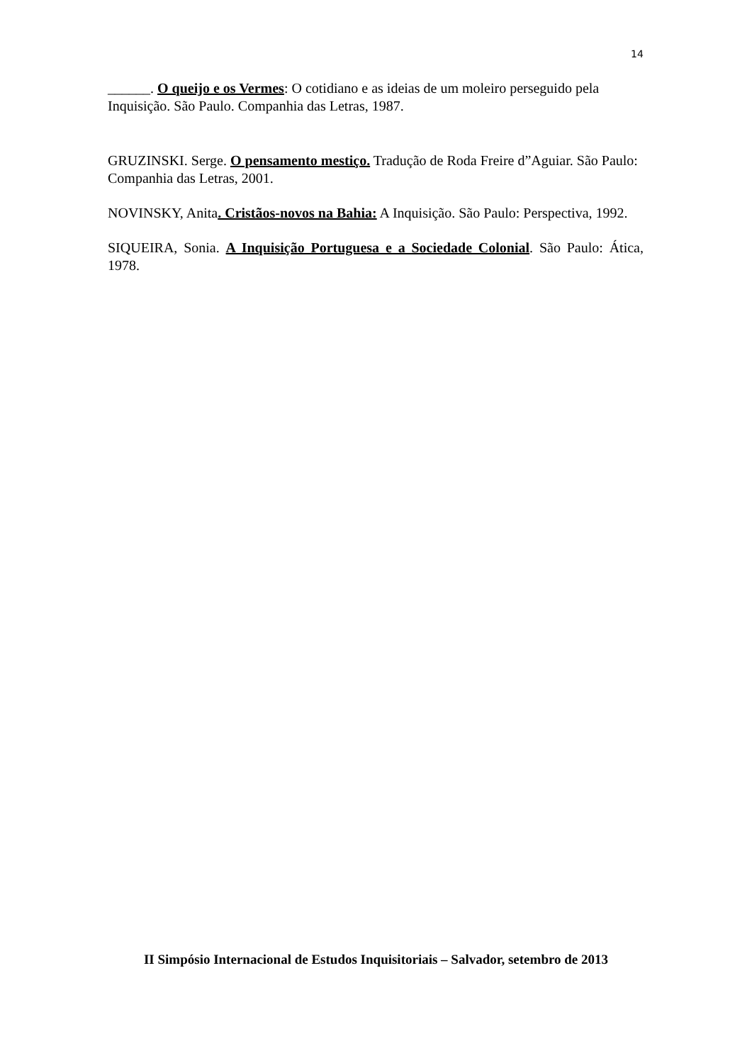14
______. O queijo e os Vermes: O cotidiano e as ideias de um moleiro perseguido pela Inquisição. São Paulo. Companhia das Letras, 1987.
GRUZINSKI. Serge. O pensamento mestiço. Tradução de Roda Freire d”Aguiar. São Paulo: Companhia das Letras, 2001.
NOVINSKY, Anita. Cristãos-novos na Bahia: A Inquisição. São Paulo: Perspectiva, 1992.
SIQUEIRA, Sonia. A Inquisição Portuguesa e a Sociedade Colonial. São Paulo: Ática, 1978.
II Simpósio Internacional de Estudos Inquisitoriais – Salvador, setembro de 2013